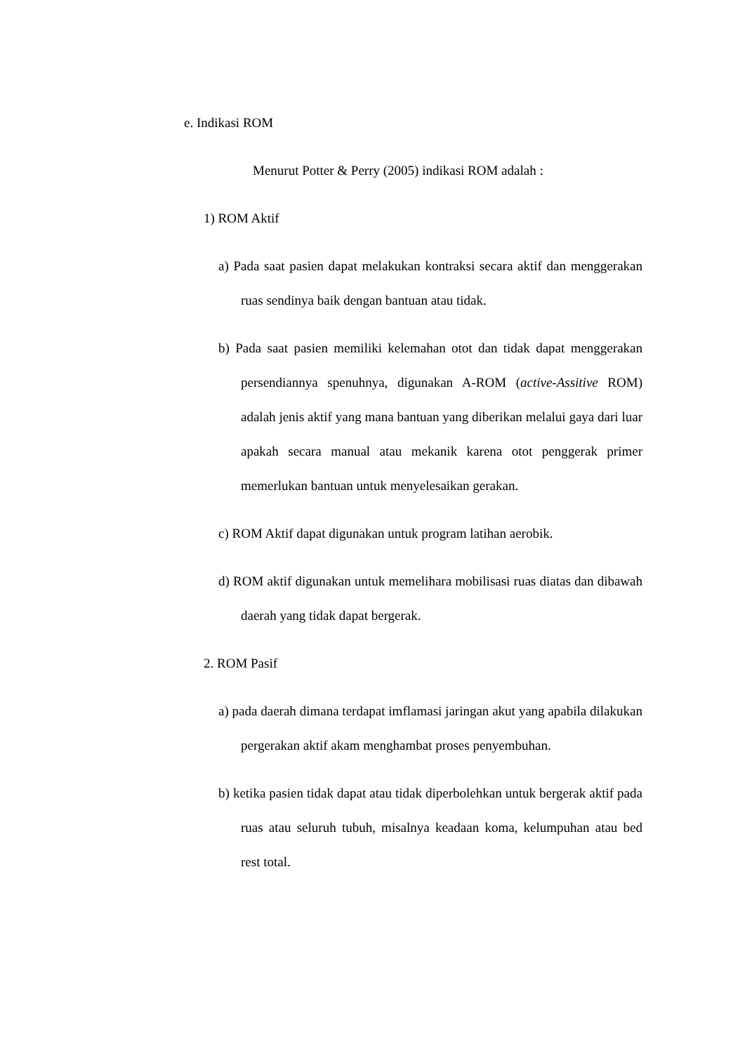e. Indikasi ROM
Menurut Potter & Perry (2005) indikasi ROM adalah :
1) ROM Aktif
a) Pada saat pasien dapat melakukan kontraksi secara aktif dan menggerakan ruas sendinya baik dengan bantuan atau tidak.
b) Pada saat pasien memiliki kelemahan otot dan tidak dapat menggerakan persendiannya spenuhnya, digunakan A-ROM (active-Assitive ROM) adalah jenis aktif yang mana bantuan yang diberikan melalui gaya dari luar apakah secara manual atau mekanik karena otot penggerak primer memerlukan bantuan untuk menyelesaikan gerakan.
c) ROM Aktif dapat digunakan untuk program latihan aerobik.
d) ROM aktif digunakan untuk memelihara mobilisasi ruas diatas dan dibawah daerah yang tidak dapat bergerak.
2. ROM Pasif
a) pada daerah dimana terdapat imflamasi jaringan akut yang apabila dilakukan pergerakan aktif akam menghambat proses penyembuhan.
b) ketika pasien tidak dapat atau tidak diperbolehkan untuk bergerak aktif pada ruas atau seluruh tubuh, misalnya keadaan koma, kelumpuhan atau bed rest total.